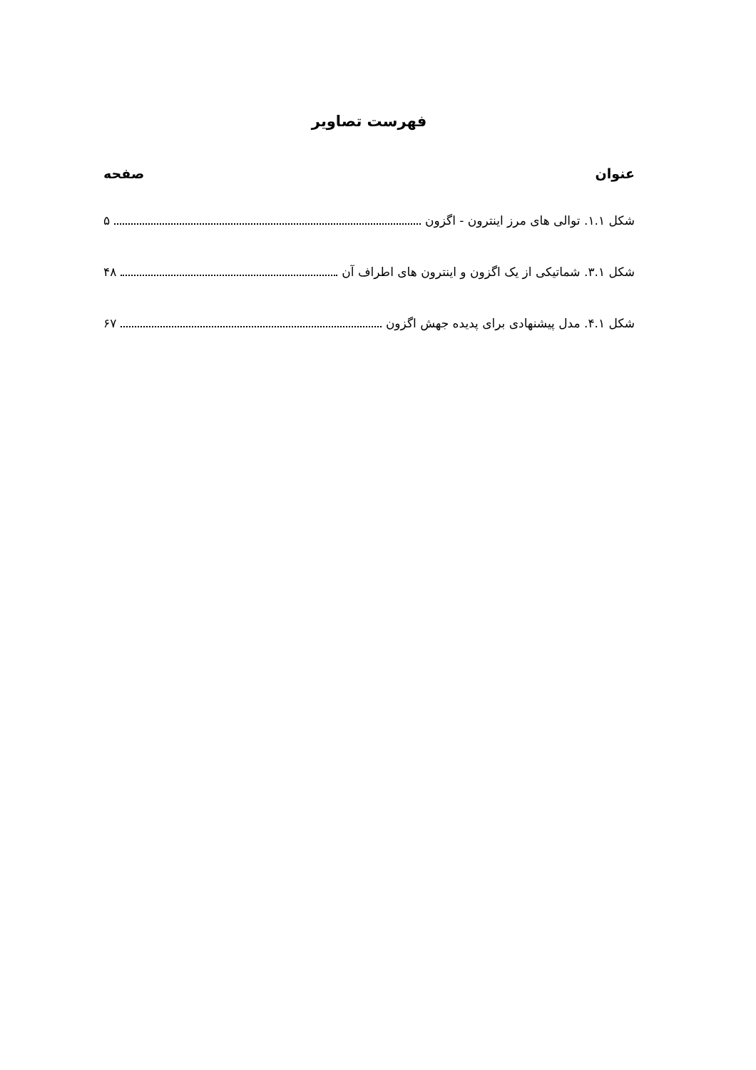فهرست تصاویر
عنوان صفحه
شکل ۱.۱. توالی های مرز اینترون - اگزون ۵
شکل ۳.۱. شماتیکی از یک اگزون و اینترون های اطراف آن ۴۸
شکل ۴.۱. مدل پیشنهادی برای پدیده جهش اگزون ۶۷